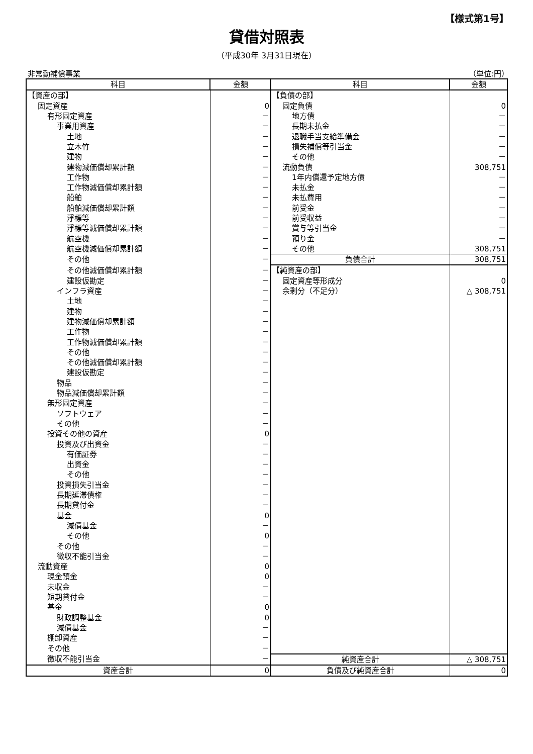【様式第1号】
貸借対照表
（平成30年 3月31日現在）
非常勤補償事業 （単位:円）
| 科目 | 金額 | 科目 | 金額 |
| --- | --- | --- | --- |
| 【資産の部】 | | 【負債の部】 | |
| 固定資産 | 0 | 固定負債 | 0 |
| 有形固定資産 | － | 地方債 | － |
| 事業用資産 | － | 長期未払金 | － |
| 土地 | － | 退職手当支給準備金 | － |
| 立木竹 | － | 損失補償等引当金 | － |
| 建物 | － | その他 | － |
| 建物減価償却累計額 | － | 流動負債 | 308,751 |
| 工作物 | － | 1年内償還予定地方債 | － |
| 工作物減価償却累計額 | － | 未払金 | － |
| 船舶 | － | 未払費用 | － |
| 船舶減価償却累計額 | － | 前受金 | － |
| 浮標等 | － | 前受収益 | － |
| 浮標等減価償却累計額 | － | 賞与等引当金 | － |
| 航空機 | － | 預り金 | － |
| 航空機減価償却累計額 | － | その他 | 308,751 |
| その他 | － | 負債合計 | 308,751 |
| その他減価償却累計額 | － | 【純資産の部】 | |
| 建設仮勘定 | － | 固定資産等形成分 | 0 |
| インフラ資産 | － | 余剰分（不足分） | △ 308,751 |
| 土地 | － | | |
| 建物 | － | | |
| 建物減価償却累計額 | － | | |
| 工作物 | － | | |
| 工作物減価償却累計額 | － | | |
| その他 | － | | |
| その他減価償却累計額 | － | | |
| 建設仮勘定 | － | | |
| 物品 | － | | |
| 物品減価償却累計額 | － | | |
| 無形固定資産 | － | | |
| ソフトウェア | － | | |
| その他 | － | | |
| 投資その他の資産 | 0 | | |
| 投資及び出資金 | － | | |
| 有価証券 | － | | |
| 出資金 | － | | |
| その他 | － | | |
| 投資損失引当金 | － | | |
| 長期延滞債権 | － | | |
| 長期貸付金 | － | | |
| 基金 | 0 | | |
| 減債基金 | － | | |
| その他 | 0 | | |
| その他 | － | | |
| 徴収不能引当金 | － | | |
| 流動資産 | 0 | | |
| 現金預金 | 0 | | |
| 未収金 | － | | |
| 短期貸付金 | － | | |
| 基金 | 0 | | |
| 財政調整基金 | 0 | | |
| 減債基金 | － | | |
| 棚卸資産 | － | | |
| その他 | － | | |
| 徴収不能引当金 | － | 純資産合計 | △ 308,751 |
| 資産合計 | 0 | 負債及び純資産合計 | 0 |